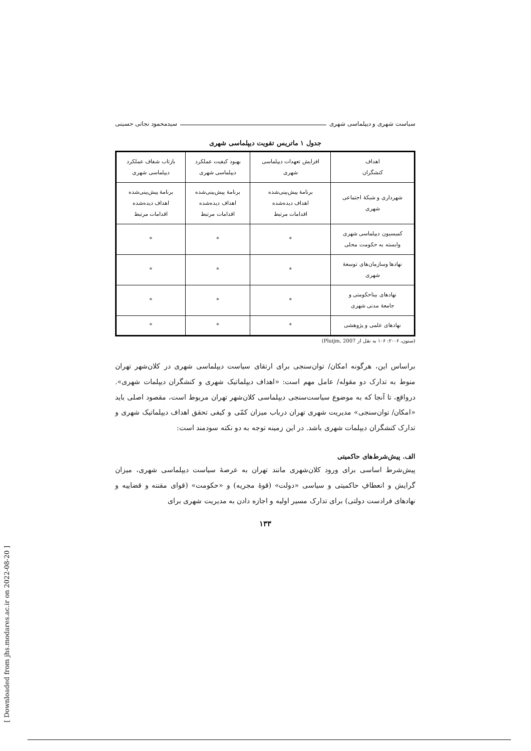سیاست شهری و دیپلماسی شهری سیدمحمود نجاتی حسینی
جدول ۱ ماتریس تقویت دیپلماسی شهری
| اهداف کنشگران | افزایش تعهدات دیپلماسی شهری | بهبود کیفیت عملکرد دیپلماسی شهری | بازتاب شفاف عملکرد دیپلماسی شهری |
| --- | --- | --- | --- |
| شهرداری و شبکهٔ اجتماعی شهری | برنامهٔ پیش‌بینی‌شده اهداف دیده‌شده اقدامات مرتبط | برنامهٔ پیش‌بینی‌شده اهداف دیده‌شده اقدامات مرتبط | برنامهٔ پیش‌بینی‌شده اهداف دیده‌شده اقدامات مرتبط |
| کمیسیون دیپلماسی شهری وابسته به حکومت محلی | * | * | * |
| نهادها وسازمان‌های توسعهٔ شهری | * | * | * |
| نهادهای بیناحکومتی و جامعهٔ مدنی شهری | * | * | * |
| نهادهای علمی و پژوهشی | * | * | * |
(سنون، ۲۰۰۶: ۱۰۶ به نقل از Pluijm, 2007)
براساس این، هرگونه امکان/ توان‌سنجی برای ارتقای سیاست دیپلماسی شهری در کلان‌شهر تهران منوط به تدارک دو مقوله/ عامل مهم است: «اهداف دیپلماتیک شهری و کنشگران دیپلمات شهری». درواقع، تا آنجا که به موضوع سیاست‌سنجی دیپلماسی کلان‌شهر تهران مربوط است، مقصود اصلی باید «امکان/ توان‌سنجی» مدیریت شهری تهران درباب میزان کمّی و کیفی تحقق اهداف دیپلماتیک شهری و تدارک کنشگران دیپلمات شهری باشد. در این زمینه توجه به دو نکته سودمند است:
الف. پیش‌شرط‌های حاکمیتی
پیش‌شرط اساسی برای ورود کلان‌شهری مانند تهران به عرصهٔ سیاست دیپلماسی شهری، میزان گرایش و انعطافِ حاکمیتی و سیاسی «دولت» (قوهٔ مجریه) و «حکومت» (قوای مقننه و قضاییه و نهادهای فرادست دولتی) برای تدارک مسیر اولیه و اجازه دادن به مدیریت شهری برای
۱۳۳
[ Downloaded from jhs.modares.ac.ir on 2022-08-20 ]